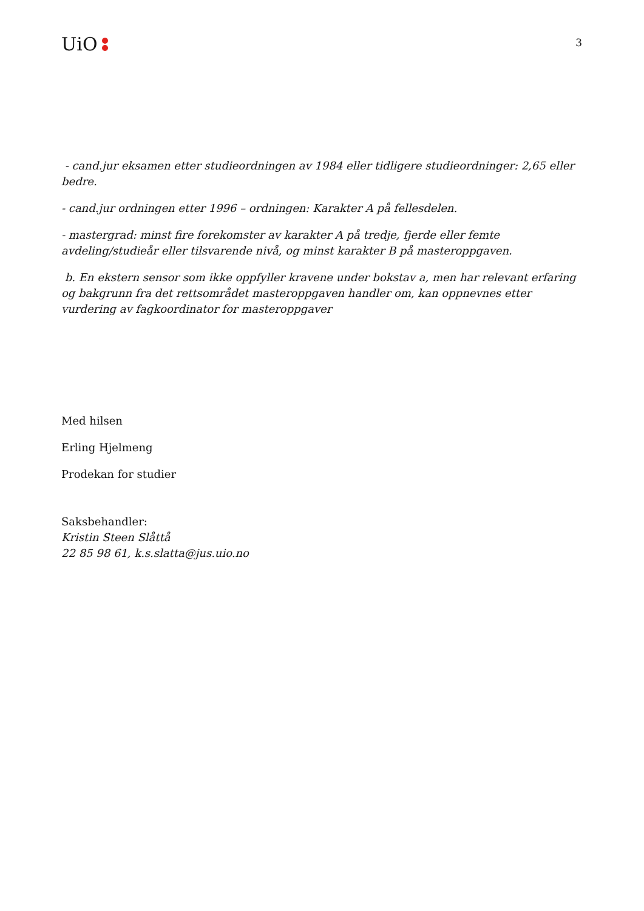UiO
3
- cand.jur eksamen etter studieordningen av 1984 eller tidligere studieordninger: 2,65 eller bedre.
- cand.jur ordningen etter 1996 – ordningen: Karakter A på fellesdelen.
- mastergrad: minst fire forekomster av karakter A på tredje, fjerde eller femte avdeling/studieår eller tilsvarende nivå, og minst karakter B på masteroppgaven.
b. En ekstern sensor som ikke oppfyller kravene under bokstav a, men har relevant erfaring og bakgrunn fra det rettsområdet masteroppgaven handler om, kan oppnevnes etter vurdering av fagkoordinator for masteroppgaver
Med hilsen
Erling Hjelmeng
Prodekan for studier
Saksbehandler:
Kristin Steen Slåttå
22 85 98 61, k.s.slatta@jus.uio.no